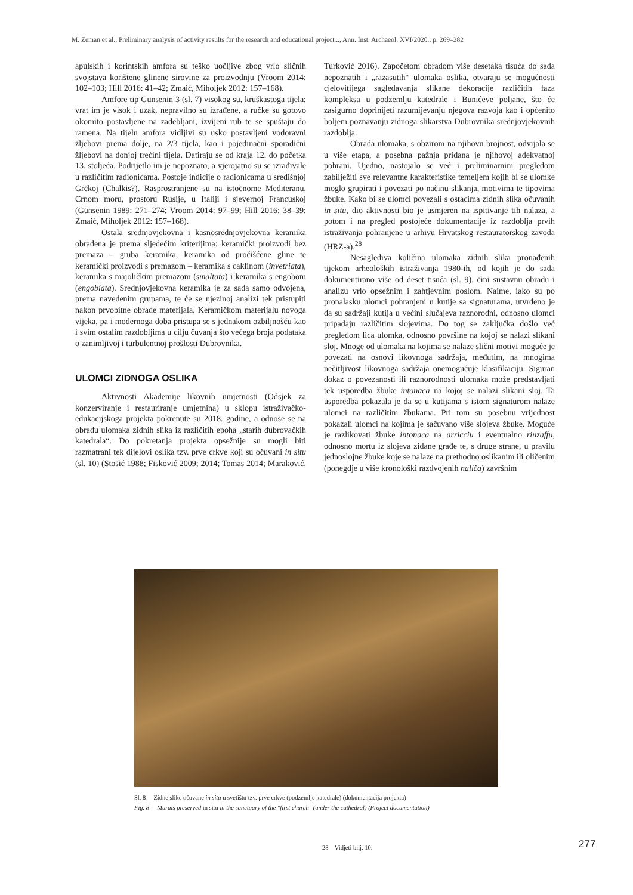M. Zeman et al., Preliminary analysis of activity results for the research and educational project..., Ann. Inst. Archaeol. XVI/2020., p. 269–282
apulskih i korintskih amfora su teško uočljive zbog vrlo sličnih svojstava korištene glinene sirovine za proizvodnju (Vroom 2014: 102–103; Hill 2016: 41–42; Zmaić, Miholjek 2012: 157–168).
Amfore tip Gunsenin 3 (sl. 7) visokog su, kruškastoga tijela; vrat im je visok i uzak, nepravilno su izrađene, a ručke su gotovo okomito postavljene na zadebljani, izvijeni rub te se spuštaju do ramena. Na tijelu amfora vidljivi su usko postavljeni vodoravni žljebovi prema dolje, na 2/3 tijela, kao i pojedinačni sporadični žljebovi na donjoj trećini tijela. Datiraju se od kraja 12. do početka 13. stoljeća. Podrijetlo im je nepoznato, a vjerojatno su se izrađivale u različitim radionicama. Postoje indicije o radionicama u središnjoj Grčkoj (Chalkis?). Rasprostranjene su na istočnome Mediteranu, Crnom moru, prostoru Rusije, u Italiji i sjevernoj Francuskoj (Günsenin 1989: 271–274; Vroom 2014: 97–99; Hill 2016: 38–39; Zmaić, Miholjek 2012: 157–168).
Ostala srednjovjekovna i kasnosrednjovjekovna keramika obrađena je prema sljedećim kriterijima: keramički proizvodi bez premaza – gruba keramika, keramika od pročišćene gline te keramički proizvodi s premazom – keramika s caklinom (invetriata), keramika s majoličkim premazom (smaltata) i keramika s engobom (engobiata). Srednjovjekovna keramika je za sada samo odvojena, prema navedenim grupama, te će se njezinoj analizi tek pristupiti nakon prvobitne obrade materijala. Keramičkom materijalu novoga vijeka, pa i modernoga doba pristupa se s jednakom ozbiljnošću kao i svim ostalim razdobljima u cilju čuvanja što većega broja podataka o zanimljivoj i turbulentnoj prošlosti Dubrovnika.
ULOMCI ZIDNOGA OSLIKA
Aktivnosti Akademije likovnih umjetnosti (Odsjek za konzerviranje i restauriranje umjetnina) u sklopu istraživačko-edukacijskoga projekta pokrenute su 2018. godine, a odnose se na obradu ulomaka zidnih slika iz različitih epoha „starih dubrovačkih katedrala“. Do pokretanja projekta opsežnije su mogli biti razmatrani tek dijelovi oslika tzv. prve crkve koji su očuvani in situ (sl. 10) (Stošić 1988; Fisković 2009; 2014; Tomas 2014; Maraković, Turković 2016). Započetom obradom više desetaka tisuća do sada nepoznatih i „razasutih“ ulomaka oslika, otvaraju se mogućnosti cjelovitijega sagledavanja slikane dekoracije različitih faza kompleksa u podzemlju katedrale i Bunićeve poljane, što će zasigurno doprinijeti razumijevanju njegova razvoja kao i općenito boljem poznavanju zidnoga slikarstva Dubrovnika srednjovjekovnih razdoblja.
Obrada ulomaka, s obzirom na njihovu brojnost, odvijala se u više etapa, a posebna pažnja pridana je njihovoj adekvatnoj pohrani. Ujedno, nastojalo se već i preliminarnim pregledom zabilježiti sve relevantne karakteristike temeljem kojih bi se ulomke moglo grupirati i povezati po načinu slikanja, motivima te tipovima žbuke. Kako bi se ulomci povezali s ostacima zidnih slika očuvanih in situ, dio aktivnosti bio je usmjeren na ispitivanje tih nalaza, a potom i na pregled postojeće dokumentacije iz razdoblja prvih istraživanja pohranjene u arhivu Hrvatskog restauratorskog zavoda (HRZ-a).<sup>28</sup>
Nesaglediva količina ulomaka zidnih slika pronađenih tijekom arheoloških istraživanja 1980-ih, od kojih je do sada dokumentirano više od deset tisuća (sl. 9), čini sustavnu obradu i analizu vrlo opsežnim i zahtjevnim poslom. Naime, iako su po pronalasku ulomci pohranjeni u kutije sa signaturama, utvrđeno je da su sadržaji kutija u većini slučajeva raznorodni, odnosno ulomci pripadaju različitim slojevima. Do tog se zaključka došlo već pregledom lica ulomka, odnosno površine na kojoj se nalazi slikani sloj. Mnoge od ulomaka na kojima se nalaze slični motivi moguće je povezati na osnovi likovnoga sadržaja, međutim, na mnogima nečitljivost likovnoga sadržaja onemogućuje klasifikaciju. Siguran dokaz o povezanosti ili raznorodnosti ulomaka može predstavljati tek usporedba žbuke intonaca na kojoj se nalazi slikani sloj. Ta usporedba pokazala je da se u kutijama s istom signaturom nalaze ulomci na različitim žbukama. Pri tom su posebnu vrijednost pokazali ulomci na kojima je sačuvano više slojeva žbuke. Moguće je razlikovati žbuke intonaca na arricciu i eventualno rinzaffu, odnosno mortu iz slojeva zidane građe te, s druge strane, u pravilu jednoslojne žbuke koje se nalaze na prethodno oslikanim ili oličenim (ponegdje u više kronološki razdvojenih naliča) završnim
Sl. 8 Zidne slike očuvane in situ u svetištu tzv. prve crkve (podzemlje katedrale) (dokumentacija projekta)
Fig. 8 Murals preserved in situ in the sanctuary of the "first church" (under the cathedral) (Project documentation)
28 Vidjeti bilj. 10. 277